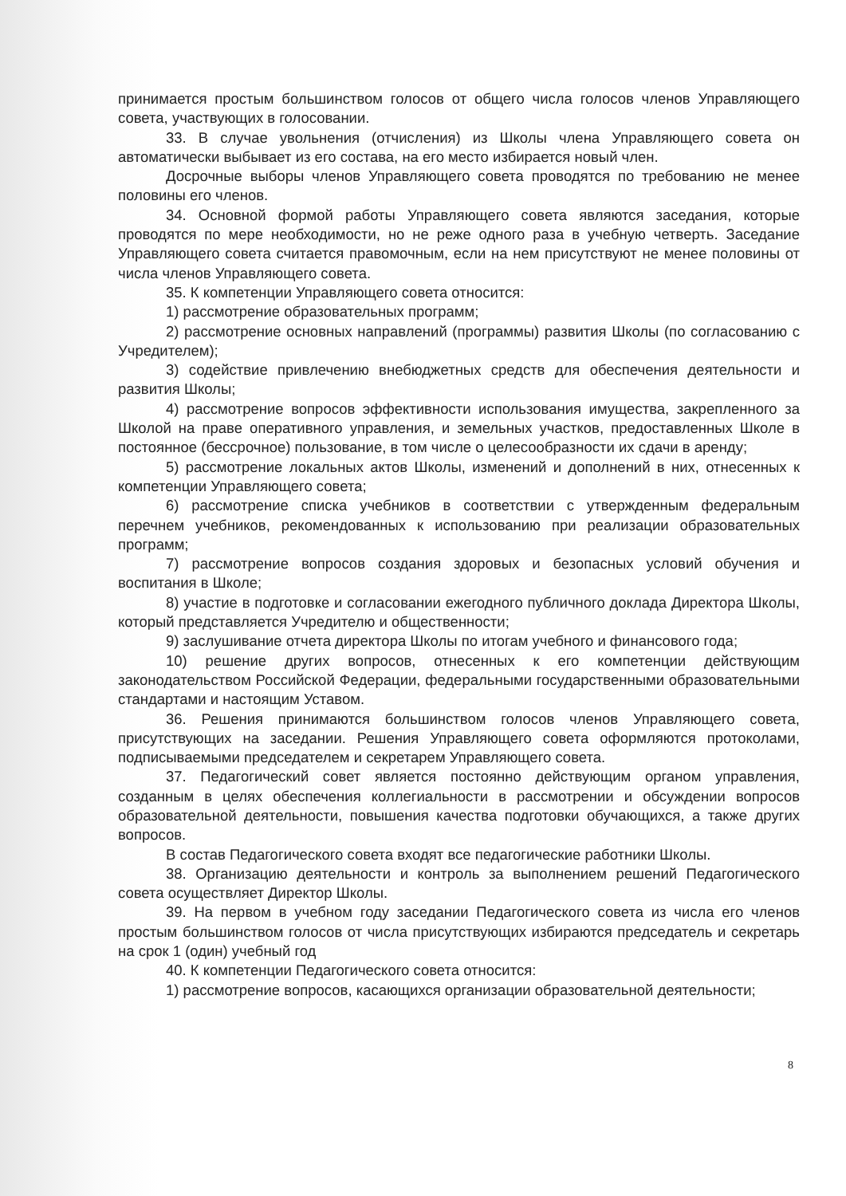принимается простым большинством голосов от общего числа голосов членов Управляющего совета, участвующих в голосовании.
33. В случае увольнения (отчисления) из Школы члена Управляющего совета он автоматически выбывает из его состава, на его место избирается новый член.
Досрочные выборы членов Управляющего совета проводятся по требованию не менее половины его членов.
34. Основной формой работы Управляющего совета являются заседания, которые проводятся по мере необходимости, но не реже одного раза в учебную четверть. Заседание Управляющего совета считается правомочным, если на нем присутствуют не менее половины от числа членов Управляющего совета.
35. К компетенции Управляющего совета относится:
1) рассмотрение образовательных программ;
2) рассмотрение основных направлений (программы) развития Школы (по согласованию с Учредителем);
3) содействие привлечению внебюджетных средств для обеспечения деятельности и развития Школы;
4) рассмотрение вопросов эффективности использования имущества, закрепленного за Школой на праве оперативного управления, и земельных участков, предоставленных Школе в постоянное (бессрочное) пользование, в том числе о целесообразности их сдачи в аренду;
5) рассмотрение локальных актов Школы, изменений и дополнений в них, отнесенных к компетенции Управляющего совета;
6) рассмотрение списка учебников в соответствии с утвержденным федеральным перечнем учебников, рекомендованных к использованию при реализации образовательных программ;
7) рассмотрение вопросов создания здоровых и безопасных условий обучения и воспитания в Школе;
8) участие в подготовке и согласовании ежегодного публичного доклада Директора Школы, который представляется Учредителю и общественности;
9) заслушивание отчета директора Школы по итогам учебного и финансового года;
10) решение других вопросов, отнесенных к его компетенции действующим законодательством Российской Федерации, федеральными государственными образовательными стандартами и настоящим Уставом.
36. Решения принимаются большинством голосов членов Управляющего совета, присутствующих на заседании. Решения Управляющего совета оформляются протоколами, подписываемыми председателем и секретарем Управляющего совета.
37. Педагогический совет является постоянно действующим органом управления, созданным в целях обеспечения коллегиальности в рассмотрении и обсуждении вопросов образовательной деятельности, повышения качества подготовки обучающихся, а также других вопросов.
В состав Педагогического совета входят все педагогические работники Школы.
38. Организацию деятельности и контроль за выполнением решений Педагогического совета осуществляет Директор Школы.
39. На первом в учебном году заседании Педагогического совета из числа его членов простым большинством голосов от числа присутствующих избираются председатель и секретарь на срок 1 (один) учебный год
40. К компетенции Педагогического совета относится:
1) рассмотрение вопросов, касающихся организации образовательной деятельности;
8